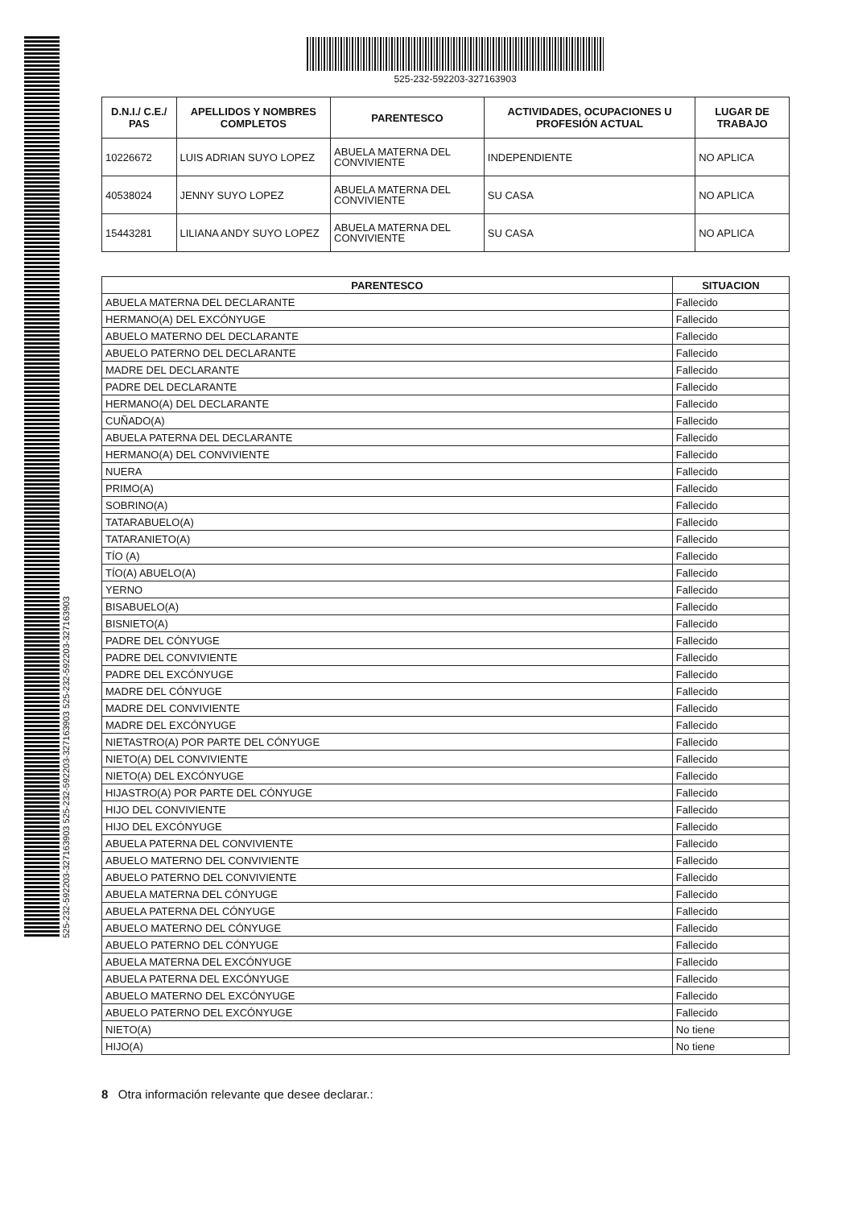525-232-592203-327163903 525-232-592203-327163903 525-232-592203-327163903
525-232-592203-327163903
| D.N.I./ C.E./ PAS | APELLIDOS Y NOMBRES COMPLETOS | PARENTESCO | ACTIVIDADES, OCUPACIONES U PROFESIÓN ACTUAL | LUGAR DE TRABAJO |
| --- | --- | --- | --- | --- |
| 10226672 | LUIS ADRIAN SUYO LOPEZ | ABUELA MATERNA DEL CONVIVIENTE | INDEPENDIENTE | NO APLICA |
| 40538024 | JENNY SUYO LOPEZ | ABUELA MATERNA DEL CONVIVIENTE | SU CASA | NO APLICA |
| 15443281 | LILIANA ANDY SUYO LOPEZ | ABUELA MATERNA DEL CONVIVIENTE | SU CASA | NO APLICA |
| PARENTESCO | SITUACION |
| --- | --- |
| ABUELA MATERNA DEL DECLARANTE | Fallecido |
| HERMANO(A) DEL EXCÓNYUGE | Fallecido |
| ABUELO MATERNO DEL DECLARANTE | Fallecido |
| ABUELO PATERNO DEL DECLARANTE | Fallecido |
| MADRE DEL DECLARANTE | Fallecido |
| PADRE DEL DECLARANTE | Fallecido |
| HERMANO(A) DEL DECLARANTE | Fallecido |
| CUÑADO(A) | Fallecido |
| ABUELA PATERNA DEL DECLARANTE | Fallecido |
| HERMANO(A) DEL CONVIVIENTE | Fallecido |
| NUERA | Fallecido |
| PRIMO(A) | Fallecido |
| SOBRINO(A) | Fallecido |
| TATARABUELO(A) | Fallecido |
| TATARANIETO(A) | Fallecido |
| TÍO (A) | Fallecido |
| TÍO(A) ABUELO(A) | Fallecido |
| YERNO | Fallecido |
| BISABUELO(A) | Fallecido |
| BISNIETO(A) | Fallecido |
| PADRE DEL CÓNYUGE | Fallecido |
| PADRE DEL CONVIVIENTE | Fallecido |
| PADRE DEL EXCÓNYUGE | Fallecido |
| MADRE DEL CÓNYUGE | Fallecido |
| MADRE DEL CONVIVIENTE | Fallecido |
| MADRE DEL EXCÓNYUGE | Fallecido |
| NIETASTRO(A) POR PARTE DEL CÓNYUGE | Fallecido |
| NIETO(A) DEL CONVIVIENTE | Fallecido |
| NIETO(A) DEL EXCÓNYUGE | Fallecido |
| HIJASTRO(A) POR PARTE DEL CÓNYUGE | Fallecido |
| HIJO DEL CONVIVIENTE | Fallecido |
| HIJO DEL EXCÓNYUGE | Fallecido |
| ABUELA PATERNA DEL CONVIVIENTE | Fallecido |
| ABUELO MATERNO DEL CONVIVIENTE | Fallecido |
| ABUELO PATERNO DEL CONVIVIENTE | Fallecido |
| ABUELA MATERNA DEL CÓNYUGE | Fallecido |
| ABUELA PATERNA DEL CÓNYUGE | Fallecido |
| ABUELO MATERNO DEL CÓNYUGE | Fallecido |
| ABUELO PATERNO DEL CÓNYUGE | Fallecido |
| ABUELA MATERNA DEL EXCÓNYUGE | Fallecido |
| ABUELA PATERNA DEL EXCÓNYUGE | Fallecido |
| ABUELO MATERNO DEL EXCÓNYUGE | Fallecido |
| ABUELO PATERNO DEL EXCÓNYUGE | Fallecido |
| NIETO(A) | No tiene |
| HIJO(A) | No tiene |
8 Otra información relevante que desee declarar.: